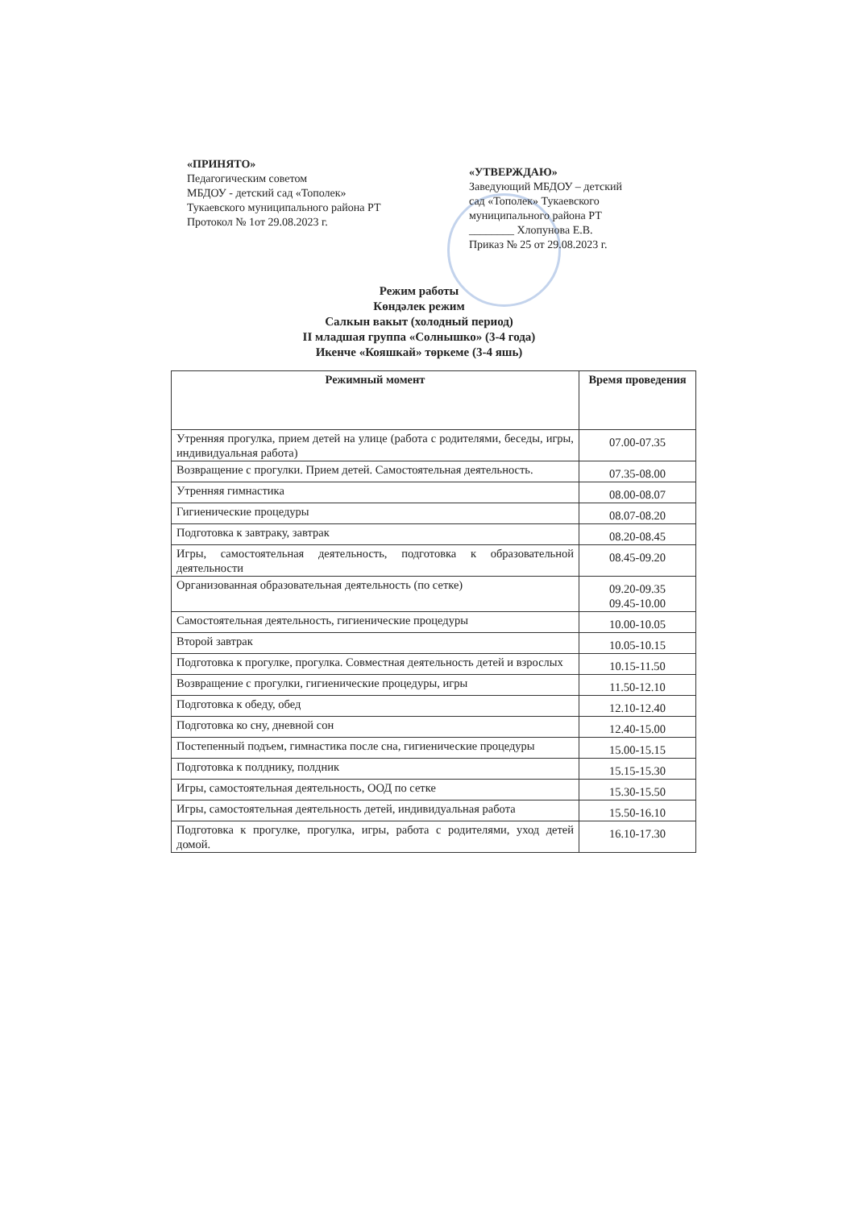«ПРИНЯТО»
Педагогическим советом
МБДОУ - детский сад «Тополек»
Тукаевского муниципального района РТ
Протокол № 1от 29.08.2023 г.
«УТВЕРЖДАЮ»
Заведующий МБДОУ – детский сад «Тополек» Тукаевского муниципального района РТ
________ Хлопунова Е.В.
Приказ № 25 от 29.08.2023 г.
Режим работы
Көндәлек режим
Салкын вакыт (холодный период)
II младшая группа «Солнышко» (3-4 года)
Икенче «Кояшкай» төркеме (3-4 яшь)
| Режимный момент | Время проведения |
| --- | --- |
| Утренняя прогулка, прием детей на улице (работа с родителями, беседы, игры, индивидуальная работа) | 07.00-07.35 |
| Возвращение с прогулки. Прием детей. Самостоятельная деятельность. | 07.35-08.00 |
| Утренняя гимнастика | 08.00-08.07 |
| Гигиенические процедуры | 08.07-08.20 |
| Подготовка к завтраку, завтрак | 08.20-08.45 |
| Игры, самостоятельная деятельность, подготовка к образовательной деятельности | 08.45-09.20 |
| Организованная образовательная деятельность (по сетке) | 09.20-09.35 09.45-10.00 |
| Самостоятельная деятельность, гигиенические процедуры | 10.00-10.05 |
| Второй завтрак | 10.05-10.15 |
| Подготовка к прогулке, прогулка. Совместная деятельность детей и взрослых | 10.15-11.50 |
| Возвращение с прогулки, гигиенические процедуры, игры | 11.50-12.10 |
| Подготовка к обеду, обед | 12.10-12.40 |
| Подготовка ко сну, дневной сон | 12.40-15.00 |
| Постепенный подъем, гимнастика после сна, гигиенические процедуры | 15.00-15.15 |
| Подготовка к полднику, полдник | 15.15-15.30 |
| Игры, самостоятельная деятельность, ООД по сетке | 15.30-15.50 |
| Игры, самостоятельная деятельность детей, индивидуальная работа | 15.50-16.10 |
| Подготовка к прогулке, прогулка, игры, работа с родителями, уход детей домой. | 16.10-17.30 |